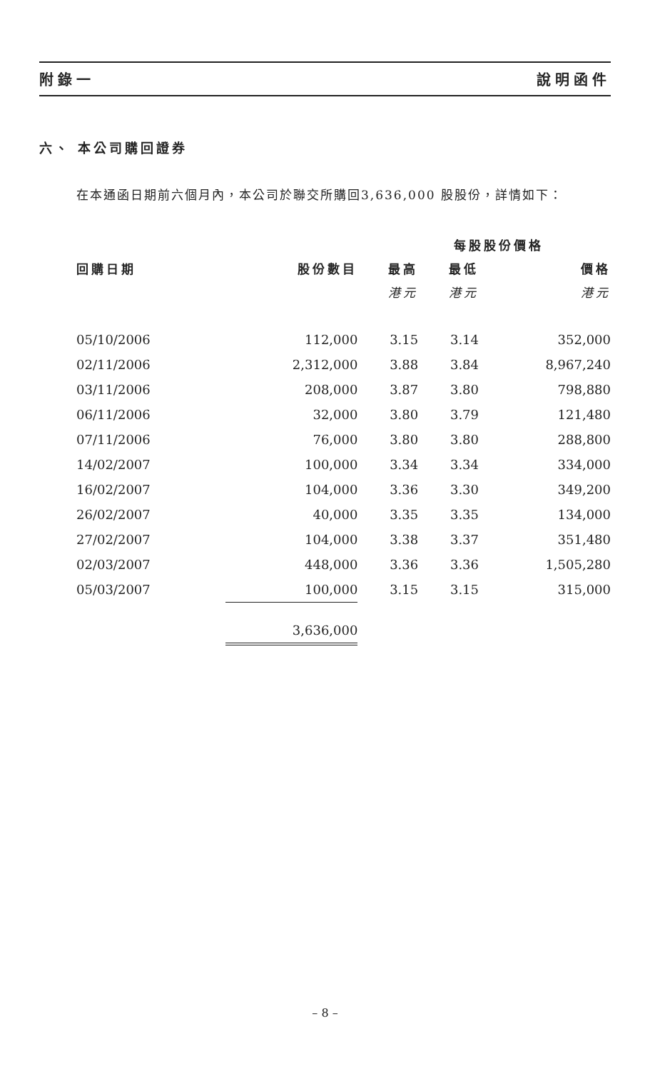附錄一 說明函件
六、 本公司購回證券
在本通函日期前六個月內，本公司於聯交所購回3,636,000 股股份，詳情如下：
| | | 每股股份價格 | | |
| --- | --- | --- | --- | --- |
| 回購日期 | 股份數目 | 最高 | 最低 | 價格 |
| | | 港元 | 港元 | 港元 |
| 05/10/2006 | 112,000 | 3.15 | 3.14 | 352,000 |
| 02/11/2006 | 2,312,000 | 3.88 | 3.84 | 8,967,240 |
| 03/11/2006 | 208,000 | 3.87 | 3.80 | 798,880 |
| 06/11/2006 | 32,000 | 3.80 | 3.79 | 121,480 |
| 07/11/2006 | 76,000 | 3.80 | 3.80 | 288,800 |
| 14/02/2007 | 100,000 | 3.34 | 3.34 | 334,000 |
| 16/02/2007 | 104,000 | 3.36 | 3.30 | 349,200 |
| 26/02/2007 | 40,000 | 3.35 | 3.35 | 134,000 |
| 27/02/2007 | 104,000 | 3.38 | 3.37 | 351,480 |
| 02/03/2007 | 448,000 | 3.36 | 3.36 | 1,505,280 |
| 05/03/2007 | 100,000 | 3.15 | 3.15 | 315,000 |
| | 3,636,000 | | | |
– 8 –